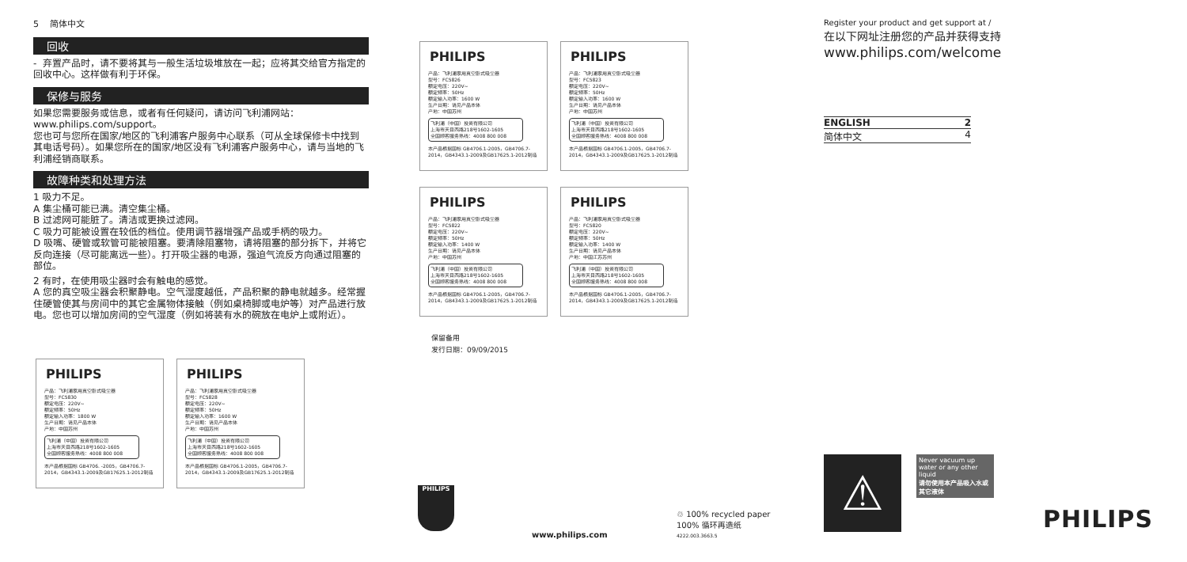5 简体中文
回收
- 弃置产品时，请不要将其与一般生活垃圾堆放在一起；应将其交给官方指定的回收中心。这样做有利于环保。
保修与服务
如果您需要服务或信息，或者有任何疑问，请访问飞利浦网站：www.philips.com/support。
您也可与您所在国家/地区的飞利浦客户服务中心联系（可从全球保修卡中找到其电话号码）。如果您所在的国家/地区没有飞利浦客户服务中心，请与当地的飞利浦经销商联系。
故障种类和处理方法
1 吸力不足。
A 集尘桶可能已满。清空集尘桶。
B 过滤网可能脏了。清洁或更换过滤网。
C 吸力可能被设置在较低的档位。使用调节器增强产品或手柄的吸力。
D 吸嘴、硬管或软管可能被阻塞。要清除阻塞物，请将阻塞的部分拆下，并将它反向连接（尽可能离远一些）。打开吸尘器的电源，强迫气流反方向通过阻塞的部位。
2 有时，在使用吸尘器时会有触电的感觉。
A 您的真空吸尘器会积聚静电。空气湿度越低，产品积聚的静电就越多。经常握住硬管使其与房间中的其它金属物体接触（例如桌椅脚或电炉等）对产品进行放电。您也可以增加房间的空气湿度（例如将装有水的碗放在电炉上或附近）。
PHILIPS 产品：飞利浦家用真空卧式吸尘器
型号：FC5830
额定电压：220V~
额定频率：50Hz
额定输入功率：1800 W
生产日期：请见产品本体
产地：中国苏州
飞利浦（中国）投资有限公司
上海市天目西路218号1602-1605
全国顾客服务热线：4008 800 008
本产品根据国标 GB4706. -2005，GB4706.7-2014，GB4343.1-2009及GB17625.1-2012制造
PHILIPS 产品：飞利浦家用真空卧式吸尘器
型号：FC5828
额定电压：220V~
额定频率：50Hz
额定输入功率：1600 W
生产日期：请见产品本体
产地：中国苏州
飞利浦（中国）投资有限公司
上海市天目西路218号1602-1605
全国顾客服务热线：4008 800 008
本产品根据国标 GB4706.1-2005，GB4706.7-2014，GB4343.1-2009及GB17625.1-2012制造
PHILIPS 产品：飞利浦家用真空卧式吸尘器
型号：FC5826
额定电压：220V~
额定频率：50Hz
额定输入功率：1600 W
生产日期：请见产品本体
产地：中国苏州
飞利浦（中国）投资有限公司
上海市天目西路218号1602-1605
全国顾客服务热线：4008 800 008
本产品根据国标 GB4706.1-2005，GB4706.7-2014，GB4343.1-2009及GB17625.1-2012制造
PHILIPS 产品：飞利浦家用真空卧式吸尘器
型号：FC5823
额定电压：220V~
额定频率：50Hz
额定输入功率：1600 W
生产日期：请见产品本体
产地：中国苏州
飞利浦（中国）投资有限公司
上海市天目西路218号1602-1605
全国顾客服务热线：4008 800 008
本产品根据国标 GB4706.1-2005，GB4706.7-2014，GB4343.1-2009及GB17625.1-2012制造
PHILIPS 产品：飞利浦家用真空卧式吸尘器
型号：FC5822
额定电压：220V~
额定频率：50Hz
额定输入功率：1400 W
生产日期：请见产品本体
产地：中国苏州
飞利浦（中国）投资有限公司
上海市天目西路218号1602-1605
全国顾客服务热线：4008 800 008
本产品根据国标 GB4706.1-2005，GB4706.7-2014，GB4343.1-2009及GB17625.1-2012制造
PHILIPS 产品：飞利浦家用真空卧式吸尘器
型号：FC5820
额定电压：220V~
额定频率：50Hz
额定输入功率：1400 W
生产日期：请见产品本体
产地：中国江苏苏州
飞利浦（中国）投资有限公司
上海市天目西路218号1602-1605
全国顾客服务热线：4008 800 008
本产品根据国标 GB4706.1-2005，GB4706.7-2014，GB4343.1-2009及GB17625.1-2012制造
保留备用
发行日期：09/09/2015
PHILIPS
www.philips.com
♲ 100% recycled paper
100% 循环再造纸
4222.003.3663.5
Register your product and get support at /
在以下网址注册您的产品并获得支持
www.philips.com/welcome
ENGLISH 2
简体中文 4
⚠
Never vacuum up water or any other liquid
请勿使用本产品吸入水或其它液体
PHILIPS